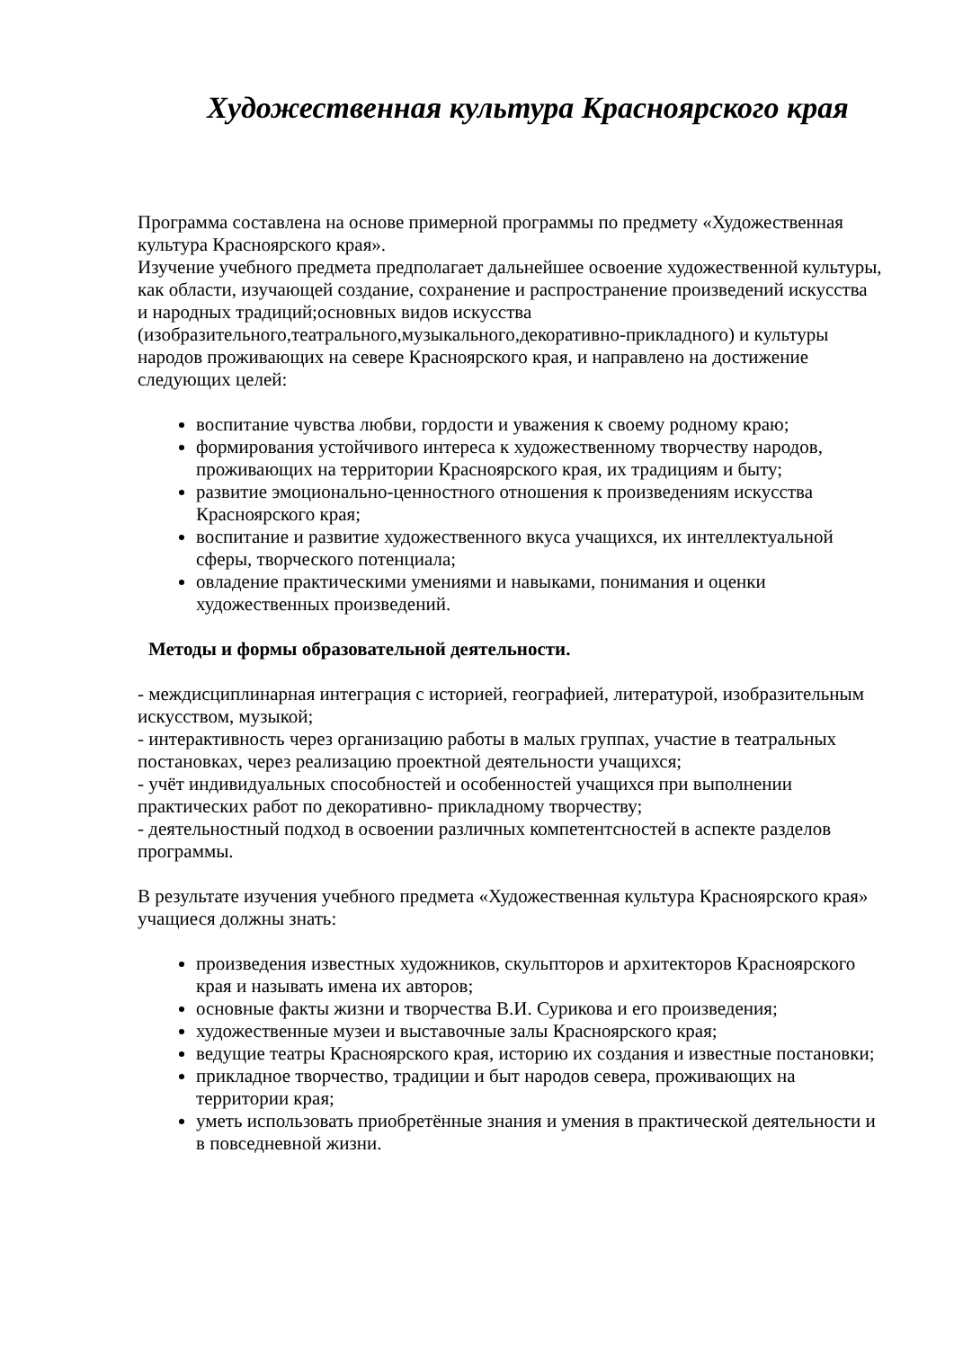Художественная культура Красноярского края
Программа составлена на основе примерной программы по предмету «Художественная культура Красноярского края».
Изучение учебного предмета предполагает дальнейшее освоение художественной культуры, как области, изучающей создание, сохранение и распространение произведений искусства и народных традиций;основных видов искусства (изобразительного,театрального,музыкального,декоративно-прикладного) и культуры народов проживающих на севере Красноярского края, и направлено на достижение следующих целей:
воспитание чувства любви, гордости и уважения к своему родному краю;
формирования устойчивого интереса к художественному творчеству народов, проживающих на территории Красноярского края, их традициям и быту;
развитие эмоционально-ценностного отношения к произведениям искусства Красноярского края;
воспитание и развитие художественного вкуса учащихся, их интеллектуальной сферы, творческого потенциала;
овладение практическими умениями и навыками, понимания и оценки художественных произведений.
Методы и формы образовательной деятельности.
- междисциплинарная интеграция с историей, географией, литературой, изобразительным искусством, музыкой;
- интерактивность через организацию работы в малых группах, участие в театральных постановках, через реализацию проектной деятельности учащихся;
- учёт индивидуальных способностей и особенностей учащихся при выполнении практических работ по декоративно- прикладному творчеству;
- деятельностный подход в освоении различных компетентсностей в аспекте разделов программы.
В результате изучения учебного предмета «Художественная культура Красноярского края» учащиеся должны знать:
произведения известных художников, скульпторов и архитекторов Красноярского края и называть имена их авторов;
основные факты жизни и творчества В.И. Сурикова и его произведения;
художественные музеи и выставочные залы Красноярского края;
ведущие театры Красноярского края, историю их создания и известные постановки;
прикладное творчество, традиции и быт народов севера, проживающих на территории края;
уметь использовать приобретённые знания и умения в практической деятельности и в повседневной жизни.